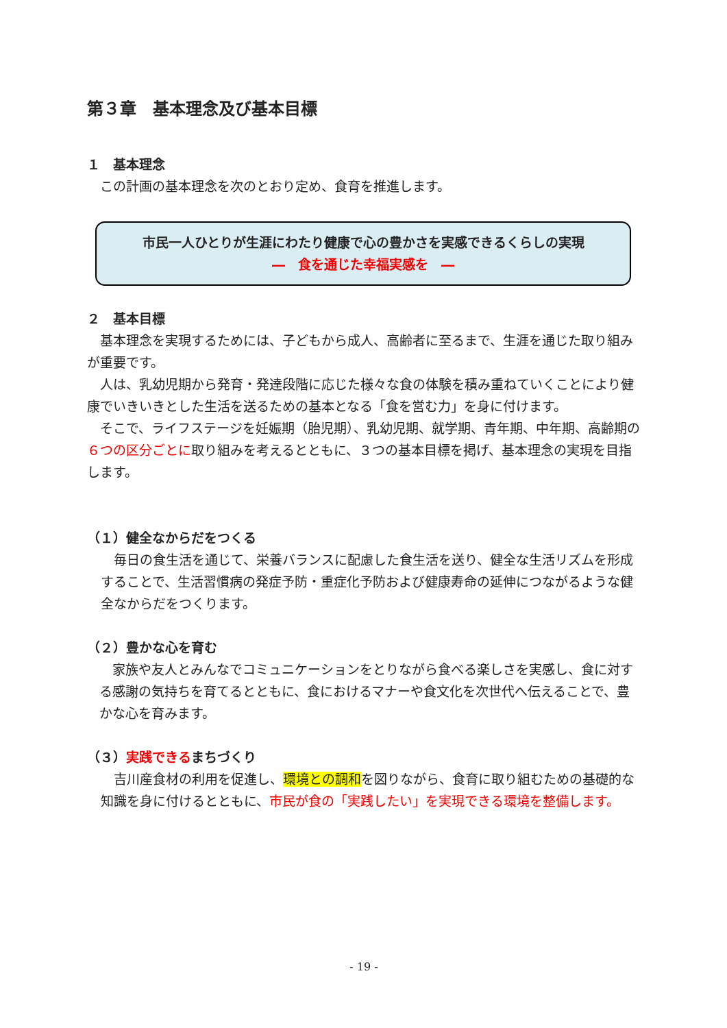第３章　基本理念及び基本目標
１　基本理念
　この計画の基本理念を次のとおり定め、食育を推進します。
市民一人ひとりが生涯にわたり健康で心の豊かさを実感できるくらしの実現
―　食を通じた幸福実感を　―
２　基本目標
　基本理念を実現するためには、子どもから成人、高齢者に至るまで、生涯を通じた取り組みが重要です。
　人は、乳幼児期から発育・発達段階に応じた様々な食の体験を積み重ねていくことにより健康でいきいきとした生活を送るための基本となる「食を営む力」を身に付けます。
　そこで、ライフステージを妊娠期（胎児期）、乳幼児期、就学期、青年期、中年期、高齢期の６つの区分ごとに取り組みを考えるとともに、３つの基本目標を掲げ、基本理念の実現を目指します。
（１）健全なからだをつくる
　毎日の食生活を通じて、栄養バランスに配慮した食生活を送り、健全な生活リズムを形成することで、生活習慣病の発症予防・重症化予防および健康寿命の延伸につながるような健全なからだをつくります。
（２）豊かな心を育む
　家族や友人とみんなでコミュニケーションをとりながら食べる楽しさを実感し、食に対する感謝の気持ちを育てるとともに、食におけるマナーや食文化を次世代へ伝えることで、豊かな心を育みます。
（３）実践できるまちづくり
　吉川産食材の利用を促進し、環境との調和を図りながら、食育に取り組むための基礎的な知識を身に付けるとともに、市民が食の「実践したい」を実現できる環境を整備します。
- 19 -